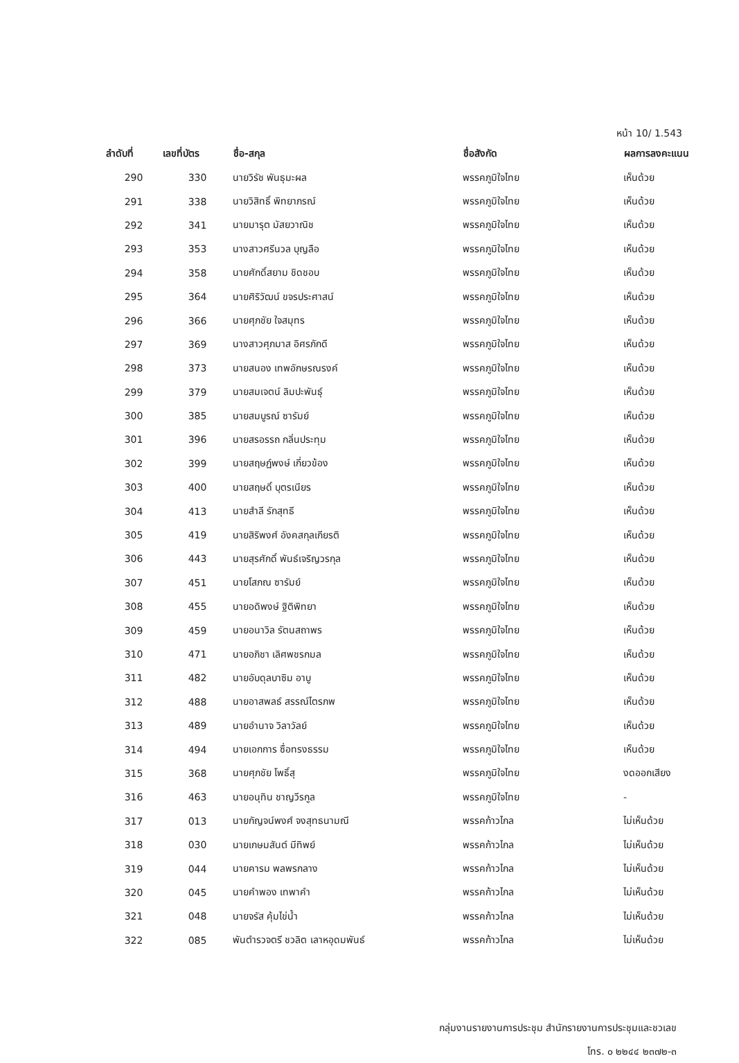หน้า 10/ 1.543
| ลำดับที่ | เลขที่บัตร | ชื่อ-สกุล | ชื่อสังกัด | ผลการลงคะแนน |
| --- | --- | --- | --- | --- |
| 290 | 330 | นายวิรัช พันธุมะผล | พรรคภูมิใจไทย | เห็นด้วย |
| 291 | 338 | นายวิสิทธิ์ พิทยาภรณ์ | พรรคภูมิใจไทย | เห็นด้วย |
| 292 | 341 | นายมารุต มัสยวาณิช | พรรคภูมิใจไทย | เห็นด้วย |
| 293 | 353 | นางสาวศรีนวล บุญลือ | พรรคภูมิใจไทย | เห็นด้วย |
| 294 | 358 | นายศักดิ์สยาม ชิดชอบ | พรรคภูมิใจไทย | เห็นด้วย |
| 295 | 364 | นายศิริวัฒน์ ขจรประศาสน์ | พรรคภูมิใจไทย | เห็นด้วย |
| 296 | 366 | นายศุภชัย ใจสมุทร | พรรคภูมิใจไทย | เห็นด้วย |
| 297 | 369 | นางสาวศุภมาส อิศรภักดี | พรรคภูมิใจไทย | เห็นด้วย |
| 298 | 373 | นายสนอง เทพอักษรณรงค์ | พรรคภูมิใจไทย | เห็นด้วย |
| 299 | 379 | นายสมเจตน์ ลิมปะพันธุ์ | พรรคภูมิใจไทย | เห็นด้วย |
| 300 | 385 | นายสมบูรณ์ ซารัมย์ | พรรคภูมิใจไทย | เห็นด้วย |
| 301 | 396 | นายสรอรรถ กลิ่นประทุม | พรรคภูมิใจไทย | เห็นด้วย |
| 302 | 399 | นายสฤษฏ์พงษ์ เกี่ยวข้อง | พรรคภูมิใจไทย | เห็นด้วย |
| 303 | 400 | นายสฤษดิ์ บุตรเนียร | พรรคภูมิใจไทย | เห็นด้วย |
| 304 | 413 | นายสำลี รักสุทธี | พรรคภูมิใจไทย | เห็นด้วย |
| 305 | 419 | นายสิริพงศ์ อังคสกุลเกียรติ | พรรคภูมิใจไทย | เห็นด้วย |
| 306 | 443 | นายสุรศักดิ์ พันธ์เจริญวรกุล | พรรคภูมิใจไทย | เห็นด้วย |
| 307 | 451 | นายโสภณ ซารัมย์ | พรรคภูมิใจไทย | เห็นด้วย |
| 308 | 455 | นายอดิพงษ์ ฐิติพิทยา | พรรคภูมิใจไทย | เห็นด้วย |
| 309 | 459 | นายอนาวิล รัตนสถาพร | พรรคภูมิใจไทย | เห็นด้วย |
| 310 | 471 | นายอภิชา เลิศพชรกมล | พรรคภูมิใจไทย | เห็นด้วย |
| 311 | 482 | นายอับดุลบาซิม อาบู | พรรคภูมิใจไทย | เห็นด้วย |
| 312 | 488 | นายอาสพลธ์ สรรณ์ไตรภพ | พรรคภูมิใจไทย | เห็นด้วย |
| 313 | 489 | นายอำนาจ วิลาวัลย์ | พรรคภูมิใจไทย | เห็นด้วย |
| 314 | 494 | นายเอกการ ซื่อทรงธรรม | พรรคภูมิใจไทย | เห็นด้วย |
| 315 | 368 | นายศุภชัย โพธิ์สุ | พรรคภูมิใจไทย | งดออกเสียง |
| 316 | 463 | นายอนุทิน ชาญวีรกูล | พรรคภูมิใจไทย | - |
| 317 | 013 | นายกัญจน์พงศ์ จงสุทธนามณี | พรรคก้าวไกล | ไม่เห็นด้วย |
| 318 | 030 | นายเกษมสันต์ มีทิพย์ | พรรคก้าวไกล | ไม่เห็นด้วย |
| 319 | 044 | นายคารม พลพรกลาง | พรรคก้าวไกล | ไม่เห็นด้วย |
| 320 | 045 | นายคำพอง เทพาคำ | พรรคก้าวไกล | ไม่เห็นด้วย |
| 321 | 048 | นายจรัส คุ้มไข่น้ำ | พรรคก้าวไกล | ไม่เห็นด้วย |
| 322 | 085 | พันตำรวจตรี ชวลิต เลาหอุดมพันธ์ | พรรคก้าวไกล | ไม่เห็นด้วย |
กลุ่มงานรายงานการประชุม สำนักรายงานการประชุมและชวเลข
โทร. ๐ ๒๒๔๔ ๒๓๗๒-๓